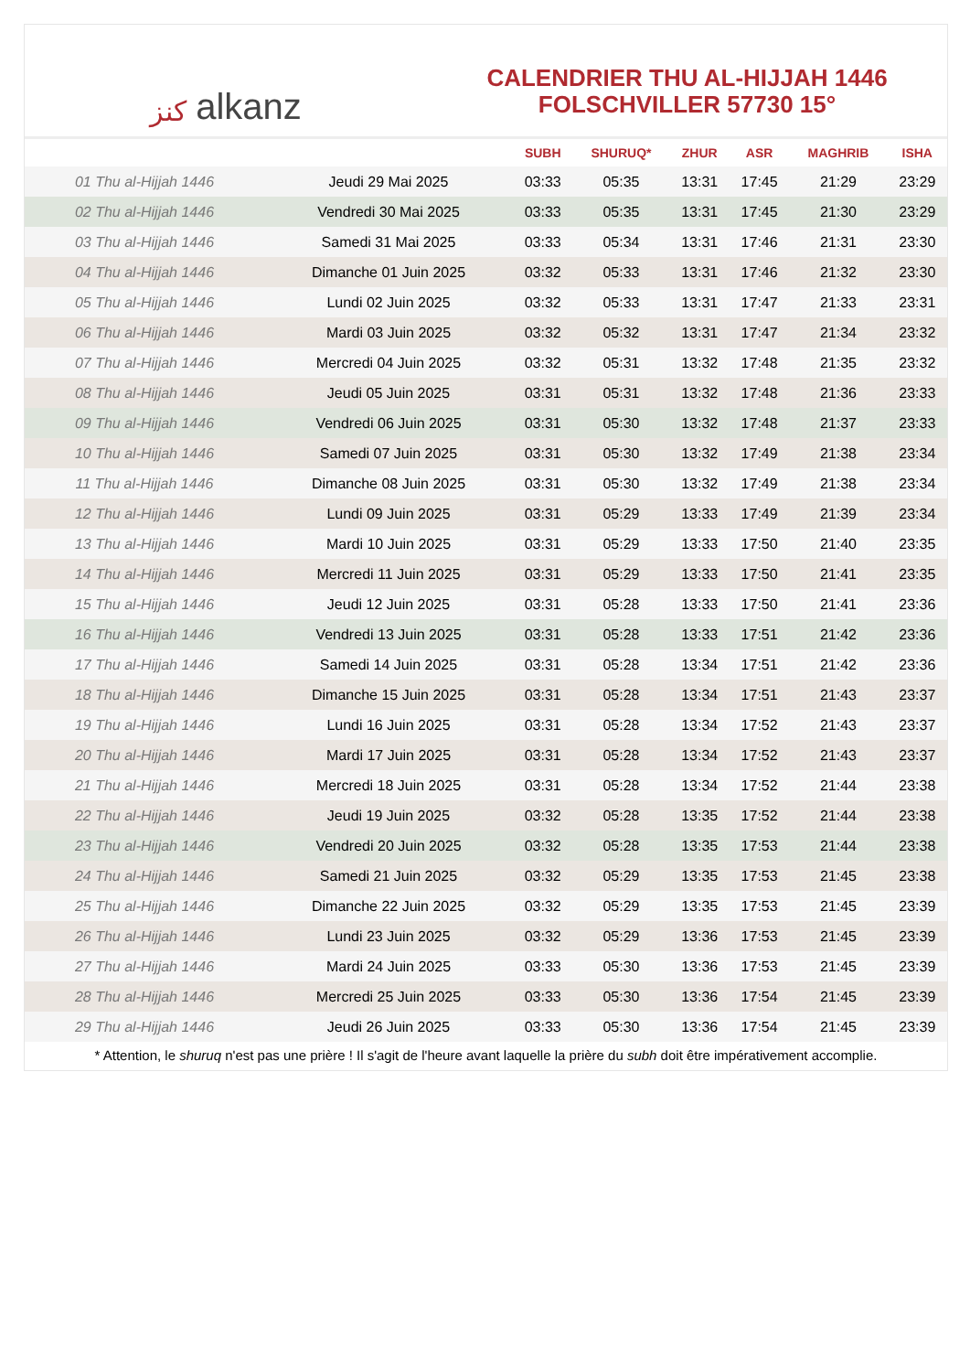ﻛﻨﺰ alkanz
CALENDRIER THU AL-HIJJAH 1446
FOLSCHVILLER 57730 15°
| | | SUBH | SHURUQ* | ZHUR | ASR | MAGHRIB | ISHA |
| --- | --- | --- | --- | --- | --- | --- | --- |
| 01 Thu al-Hijjah 1446 | Jeudi 29 Mai 2025 | 03:33 | 05:35 | 13:31 | 17:45 | 21:29 | 23:29 |
| 02 Thu al-Hijjah 1446 | Vendredi 30 Mai 2025 | 03:33 | 05:35 | 13:31 | 17:45 | 21:30 | 23:29 |
| 03 Thu al-Hijjah 1446 | Samedi 31 Mai 2025 | 03:33 | 05:34 | 13:31 | 17:46 | 21:31 | 23:30 |
| 04 Thu al-Hijjah 1446 | Dimanche 01 Juin 2025 | 03:32 | 05:33 | 13:31 | 17:46 | 21:32 | 23:30 |
| 05 Thu al-Hijjah 1446 | Lundi 02 Juin 2025 | 03:32 | 05:33 | 13:31 | 17:47 | 21:33 | 23:31 |
| 06 Thu al-Hijjah 1446 | Mardi 03 Juin 2025 | 03:32 | 05:32 | 13:31 | 17:47 | 21:34 | 23:32 |
| 07 Thu al-Hijjah 1446 | Mercredi 04 Juin 2025 | 03:32 | 05:31 | 13:32 | 17:48 | 21:35 | 23:32 |
| 08 Thu al-Hijjah 1446 | Jeudi 05 Juin 2025 | 03:31 | 05:31 | 13:32 | 17:48 | 21:36 | 23:33 |
| 09 Thu al-Hijjah 1446 | Vendredi 06 Juin 2025 | 03:31 | 05:30 | 13:32 | 17:48 | 21:37 | 23:33 |
| 10 Thu al-Hijjah 1446 | Samedi 07 Juin 2025 | 03:31 | 05:30 | 13:32 | 17:49 | 21:38 | 23:34 |
| 11 Thu al-Hijjah 1446 | Dimanche 08 Juin 2025 | 03:31 | 05:30 | 13:32 | 17:49 | 21:38 | 23:34 |
| 12 Thu al-Hijjah 1446 | Lundi 09 Juin 2025 | 03:31 | 05:29 | 13:33 | 17:49 | 21:39 | 23:34 |
| 13 Thu al-Hijjah 1446 | Mardi 10 Juin 2025 | 03:31 | 05:29 | 13:33 | 17:50 | 21:40 | 23:35 |
| 14 Thu al-Hijjah 1446 | Mercredi 11 Juin 2025 | 03:31 | 05:29 | 13:33 | 17:50 | 21:41 | 23:35 |
| 15 Thu al-Hijjah 1446 | Jeudi 12 Juin 2025 | 03:31 | 05:28 | 13:33 | 17:50 | 21:41 | 23:36 |
| 16 Thu al-Hijjah 1446 | Vendredi 13 Juin 2025 | 03:31 | 05:28 | 13:33 | 17:51 | 21:42 | 23:36 |
| 17 Thu al-Hijjah 1446 | Samedi 14 Juin 2025 | 03:31 | 05:28 | 13:34 | 17:51 | 21:42 | 23:36 |
| 18 Thu al-Hijjah 1446 | Dimanche 15 Juin 2025 | 03:31 | 05:28 | 13:34 | 17:51 | 21:43 | 23:37 |
| 19 Thu al-Hijjah 1446 | Lundi 16 Juin 2025 | 03:31 | 05:28 | 13:34 | 17:52 | 21:43 | 23:37 |
| 20 Thu al-Hijjah 1446 | Mardi 17 Juin 2025 | 03:31 | 05:28 | 13:34 | 17:52 | 21:43 | 23:37 |
| 21 Thu al-Hijjah 1446 | Mercredi 18 Juin 2025 | 03:31 | 05:28 | 13:34 | 17:52 | 21:44 | 23:38 |
| 22 Thu al-Hijjah 1446 | Jeudi 19 Juin 2025 | 03:32 | 05:28 | 13:35 | 17:52 | 21:44 | 23:38 |
| 23 Thu al-Hijjah 1446 | Vendredi 20 Juin 2025 | 03:32 | 05:28 | 13:35 | 17:53 | 21:44 | 23:38 |
| 24 Thu al-Hijjah 1446 | Samedi 21 Juin 2025 | 03:32 | 05:29 | 13:35 | 17:53 | 21:45 | 23:38 |
| 25 Thu al-Hijjah 1446 | Dimanche 22 Juin 2025 | 03:32 | 05:29 | 13:35 | 17:53 | 21:45 | 23:39 |
| 26 Thu al-Hijjah 1446 | Lundi 23 Juin 2025 | 03:32 | 05:29 | 13:36 | 17:53 | 21:45 | 23:39 |
| 27 Thu al-Hijjah 1446 | Mardi 24 Juin 2025 | 03:33 | 05:30 | 13:36 | 17:53 | 21:45 | 23:39 |
| 28 Thu al-Hijjah 1446 | Mercredi 25 Juin 2025 | 03:33 | 05:30 | 13:36 | 17:54 | 21:45 | 23:39 |
| 29 Thu al-Hijjah 1446 | Jeudi 26 Juin 2025 | 03:33 | 05:30 | 13:36 | 17:54 | 21:45 | 23:39 |
* Attention, le shuruq n'est pas une prière ! Il s'agit de l'heure avant laquelle la prière du subh doit être impérativement accomplie.